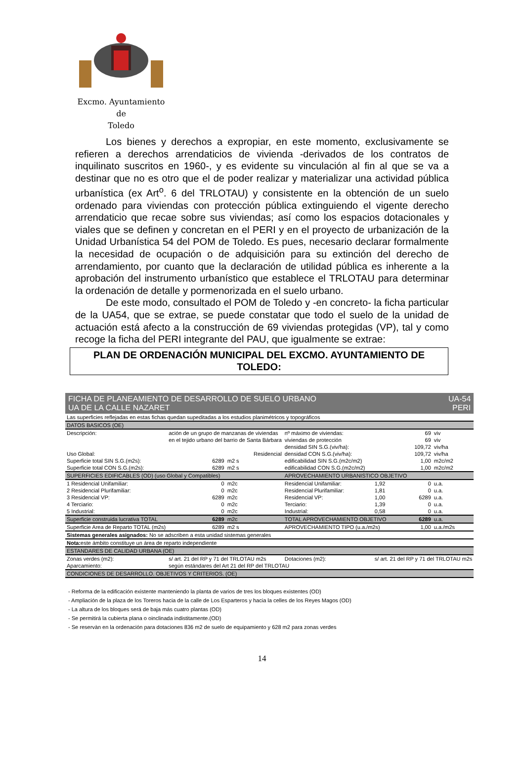Excmo. Ayuntamiento
de
Toledo
Los bienes y derechos a expropiar, en este momento, exclusivamente se refieren a derechos arrendaticios de vivienda -derivados de los contratos de inquilinato suscritos en 1960-, y es evidente su vinculación al fin al que se va a destinar que no es otro que el de poder realizar y materializar una actividad pública urbanística (ex Art<sup>o</sup>. 6 del TRLOTAU) y consistente en la obtención de un suelo ordenado para viviendas con protección pública extinguiendo el vigente derecho arrendaticio que recae sobre sus viviendas; así como los espacios dotacionales y viales que se definen y concretan en el PERI y en el proyecto de urbanización de la Unidad Urbanística 54 del POM de Toledo. Es pues, necesario declarar formalmente la necesidad de ocupación o de adquisición para su extinción del derecho de arrendamiento, por cuanto que la declaración de utilidad pública es inherente a la aprobación del instrumento urbanístico que establece el TRLOTAU para determinar la ordenación de detalle y pormenorizada en el suelo urbano.
De este modo, consultado el POM de Toledo y -en concreto- la ficha particular de la UA54, que se extrae, se puede constatar que todo el suelo de la unidad de actuación está afecto a la construcción de 69 viviendas protegidas (VP), tal y como recoge la ficha del PERI integrante del PAU, que igualmente se extrae:
PLAN DE ORDENACIÓN MUNICIPAL DEL EXCMO. AYUNTAMIENTO DE TOLEDO:
| FICHA DE PLANEAMIENTO DE DESARROLLO DE SUELO URBANO UA DE LA CALLE NAZARET | | | | | UA-54 PERI | |
| Las superficies reflejadas en estas fichas quedan supeditadas a los estudios planimétricos y topográficos | | | | | | |
| DATOS BASICOS (OE) | | | | | | |
| Descripción: | ación de un grupo de manzanas de viviendas | | nº máximo de viviendas: | | 69 | viv |
| | en el tejido urbano del barrio de Santa Bárbara | | viviendas de protección | | 69 | viv |
| | | | densidad SIN S.G.(viv/ha): | | 109,72 | viv/ha |
| Uso Global: | Residencial | | densidad CON S.G.(viv/ha): | | 109,72 | viv/ha |
| Superficie total SIN S.G.(m2s): | 6289 | m2 s | edificabilidad SIN S.G.(m2c/m2) | | 1,00 | m2c/m2 |
| Superficie total CON S.G.(m2s): | 6289 | m2 s | edificabilidad CON S.G.(m2c/m2) | | 1,00 | m2c/m2 |
| SUPERFICIES EDIFICABLES (OD) (uso Global y Compatibles) | | | APROVECHAMIENTO URBANISTICO OBJETIVO | | | |
| 1 Residencial Unifamiliar: | 0 | m2c | Residencial Unifamiliar: | 1,92 | 0 | u.a. |
| 2 Residencial Plurifamiliar: | 0 | m2c | Residencial Plurifamiliar: | 1,81 | 0 | u.a. |
| 3 Residencial VP: | 6289 | m2c | Residencial VP: | 1,00 | 6289 | u.a. |
| 4 Terciario: | 0 | m2c | Terciario: | 1,39 | 0 | u.a. |
| 5 Industrial: | 0 | m2c | Industrial: | 0,58 | 0 | u.a. |
| Superficie construida lucrativa TOTAL | 6289 | m2c | TOTAL APROVECHAMIENTO OBJETIVO | | 6289 | u.a. |
| Superficie Area de Reparto TOTAL (m2s) | 6289 | m2 s | APROVECHAMIENTO TIPO (u.a./m2s) | | 1,00 | u.a./m2s |
| Sistemas generales asignados: No se adscriben a esta unidad sistemas generales | | | | | | |
| Nota: este ámbito constituye un área de reparto independiente | | | | | | |
| ESTANDARES DE CALIDAD URBANA (OE) | | | | | | |
| Zonas verdes (m2): | s/ art. 21 del RP y 71 del TRLOTAU m2s | | Dotaciones (m2): | s/ art. 21 del RP y 71 del TRLOTAU m2s | | |
| Aparcamiento: | según estándares del Art 21 del RP del TRLOTAU | | | | | |
| CONDICIONES DE DESARROLLO. OBJETIVOS Y CRITERIOS. (OE) | | | | | | |
- Reforma de la edificación existente manteniendo la planta de varios de tres los bloques existentes (OD)
- Ampliación de la plaza de los Toreros hacia de la calle de Los Esparteros y hacia la celles de los Reyes Magos (OD)
- La altura de los bloques será de baja más cuatro plantas (OD)
- Se permitirá la cubierta plana o oinclinada indistitamente.(OD)
- Se reservàn en la ordenación para dotaciones 836 m2 de suelo de equipamiento y 628 m2 para zonas verdes
14